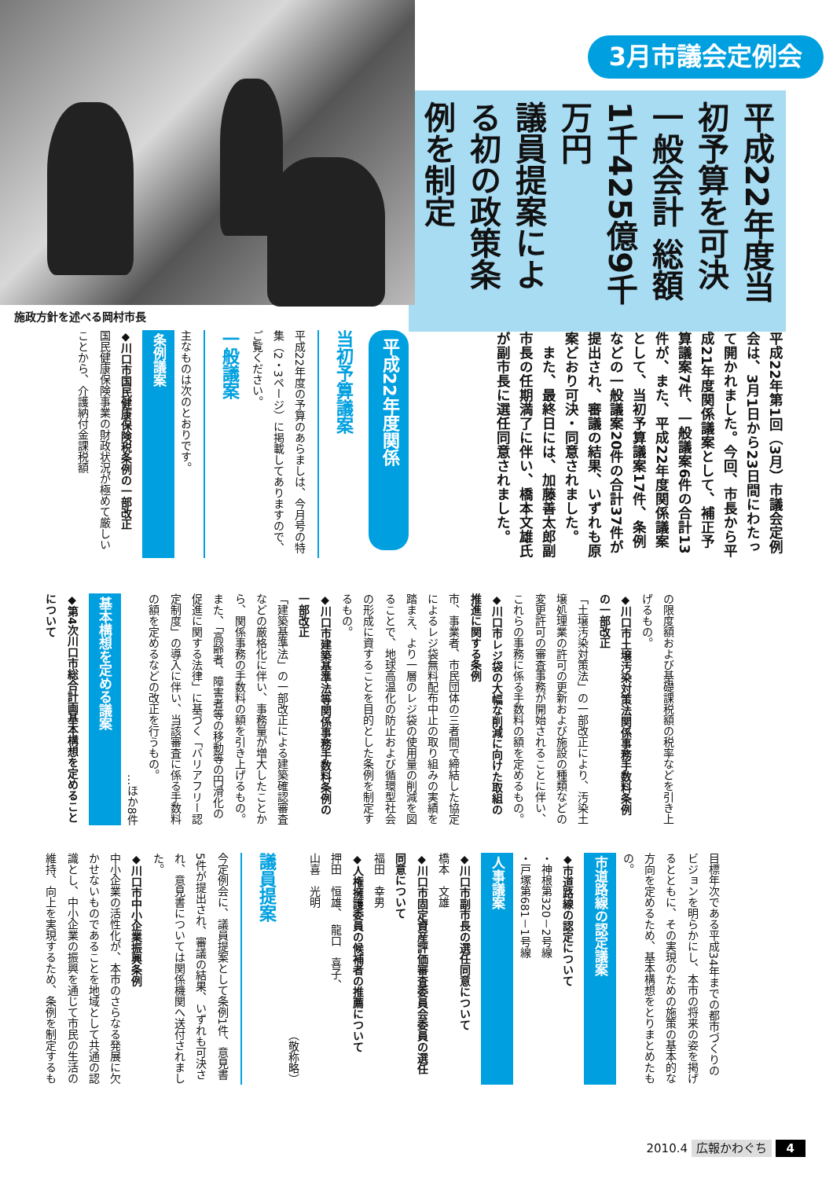3月市議会定例会
平成22年度当初予算を可決
一般会計 総額1千425億9千万円
議員提案による初の政策条例を制定
平成22年第1回（3月）市議会定例会は、3月1日から23日間にわたって開かれました。今回、市長から平成21年度関係議案として、補正予算議案7件、一般議案6件の合計13件が、また、平成22年度関係議案として、当初予算議案17件、条例などの一般議案20件の合計37件が提出され、審議の結果、いずれも原案どおり可決・同意されました。
　また、最終日には、加藤善太郎副市長の任期満了に伴い、橋本文雄氏が副市長に選任同意されました。
施政方針を述べる岡村市長
平成22年度関係
当初予算議案
平成22年度の予算のあらましは、今月号の特集（2・3ページ）に掲載してありますので、ご覧ください。
一般議案
主なものは次のとおりです。
条例議案
◆川口市国民健康保険税条例の一部改正
国民健康保険事業の財政状況が極めて厳しいことから、介護納付金課税額
の限度額および基礎課税額の税率などを引き上げるもの。
◆川口市土壌汚染対策法関係事務手数料条例の一部改正
「土壌汚染対策法」の一部改正により、汚染土壌処理業の許可の更新および施設の種類などの変更許可の審査事務が開始されることに伴い、これらの事務に係る手数料の額を定めるもの。
◆川口市レジ袋の大幅な削減に向けた取組の推進に関する条例
市、事業者、市民団体の三者間で締結した協定によるレジ袋無料配布中止の取り組みの実績を踏まえ、より一層のレジ袋の使用量の削減を図ることで、地球高温化の防止および循環型社会の形成に資することを目的とした条例を制定するもの。
◆川口市建築基準法等関係事務手数料条例の一部改正
「建築基準法」の一部改正による建築確認審査などの厳格化に伴い、事務量が増大したことから、関係事務の手数料の額を引き上げるもの。また、「高齢者、障害者等の移動等の円滑化の促進に関する法律」に基づく「バリアフリー認定制度」の導入に伴い、当該審査に係る手数料の額を定めるなどの改正を行うもの。
…ほか8件
基本構想を定める議案
◆第4次川口市総合計画基本構想を定めることについて
目標年次である平成34年までの都市づくりのビジョンを明らかにし、本市の将来の姿を掲げるとともに、その実現のための施策の基本的な方向を定めるため、基本構想をとりまとめたもの。
市道路線の認定議案
◆市道路線の認定について
・神根第320－2号線
・戸塚第681－1号線
人事議案
◆川口市副市長の選任同意について
橋本　文雄
◆川口市固定資産評価審査委員会委員の選任同意について
福田　幸男
◆人権擁護委員の候補者の推薦について
押田　恒雄、　龍口　喜子、
山喜　光明
（敬称略）
議員提案
今定例会に、議員提案として条例1件、意見書5件が提出され、審議の結果、いずれも可決され、意見書については関係機関へ送付されました。
◆川口市中小企業振興条例
中小企業の活性化が、本市のさらなる発展に欠かせないものであることを地域として共通の認識とし、中小企業の振興を通じて市民の生活の維持、向上を実現するため、条例を制定するも
2010.4 広報かわぐち 4